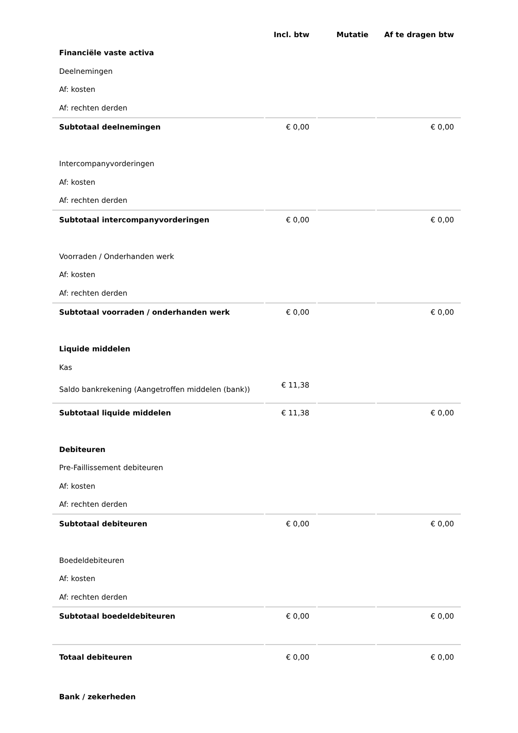| | Incl. btw | Mutatie | Af te dragen btw |
| --- | --- | --- | --- |
| Financiële vaste activa | | | |
| Deelnemingen | | | |
| Af: kosten | | | |
| Af: rechten derden | | | |
| Subtotaal deelnemingen | € 0,00 | | € 0,00 |
| Intercompanyvorderingen | | | |
| Af: kosten | | | |
| Af: rechten derden | | | |
| Subtotaal intercompanyvorderingen | € 0,00 | | € 0,00 |
| Voorraden / Onderhanden werk | | | |
| Af: kosten | | | |
| Af: rechten derden | | | |
| Subtotaal voorraden / onderhanden werk | € 0,00 | | € 0,00 |
| Liquide middelen | | | |
| Kas | | | |
| Saldo bankrekening (Aangetroffen middelen (bank)) | € 11,38 | | |
| Subtotaal liquide middelen | € 11,38 | | € 0,00 |
| Debiteuren | | | |
| Pre-Faillissement debiteuren | | | |
| Af: kosten | | | |
| Af: rechten derden | | | |
| Subtotaal debiteuren | € 0,00 | | € 0,00 |
| Boedeldebiteuren | | | |
| Af: kosten | | | |
| Af: rechten derden | | | |
| Subtotaal boedeldebiteuren | € 0,00 | | € 0,00 |
| Totaal debiteuren | € 0,00 | | € 0,00 |
| Bank / zekerheden | | | |